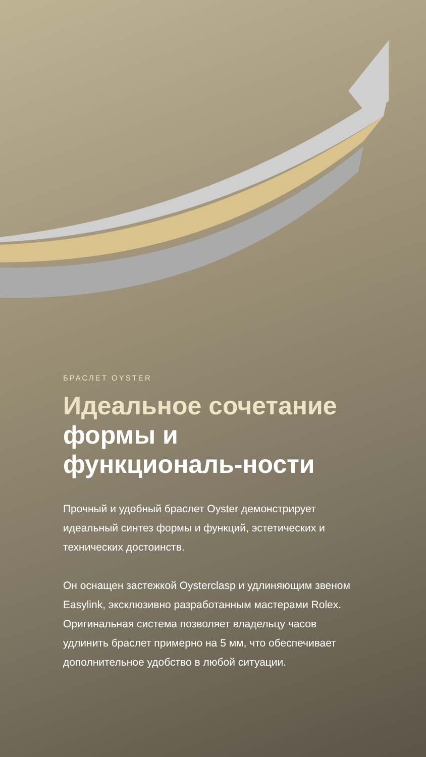БРАСЛЕТ OYSTER
Идеальное сочетание формы и функциональ-ности
Прочный и удобный браслет Oyster демонстрирует идеальный синтез формы и функций, эстетических и технических достоинств.
Он оснащен застежкой Oysterclasp и удлиняющим звеном Easylink, эксклюзивно разработанным мастерами Rolex. Оригинальная система позволяет владельцу часов удлинить браслет примерно на 5 мм, что обеспечивает дополнительное удобство в любой ситуации.